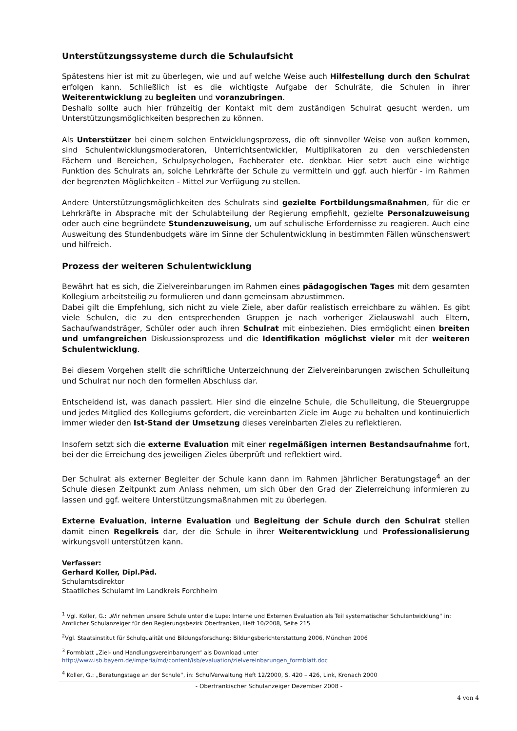Unterstützungssysteme durch die Schulaufsicht
Spätestens hier ist mit zu überlegen, wie und auf welche Weise auch Hilfestellung durch den Schulrat erfolgen kann. Schließlich ist es die wichtigste Aufgabe der Schulräte, die Schulen in ihrer Weiterentwicklung zu begleiten und voranzubringen.
Deshalb sollte auch hier frühzeitig der Kontakt mit dem zuständigen Schulrat gesucht werden, um Unterstützungsmöglichkeiten besprechen zu können.
Als Unterstützer bei einem solchen Entwicklungsprozess, die oft sinnvoller Weise von außen kommen, sind Schulentwicklungsmoderatoren, Unterrichtsentwickler, Multiplikatoren zu den verschiedensten Fächern und Bereichen, Schulpsychologen, Fachberater etc. denkbar. Hier setzt auch eine wichtige Funktion des Schulrats an, solche Lehrkräfte der Schule zu vermitteln und ggf. auch hierfür - im Rahmen der begrenzten Möglichkeiten - Mittel zur Verfügung zu stellen.
Andere Unterstützungsmöglichkeiten des Schulrats sind gezielte Fortbildungsmaßnahmen, für die er Lehrkräfte in Absprache mit der Schulabteilung der Regierung empfiehlt, gezielte Personalzuweisung oder auch eine begründete Stundenzuweisung, um auf schulische Erfordernisse zu reagieren. Auch eine Ausweitung des Stundenbudgets wäre im Sinne der Schulentwicklung in bestimmten Fällen wünschenswert und hilfreich.
Prozess der weiteren Schulentwicklung
Bewährt hat es sich, die Zielvereinbarungen im Rahmen eines pädagogischen Tages mit dem gesamten Kollegium arbeitsteilig zu formulieren und dann gemeinsam abzustimmen.
Dabei gilt die Empfehlung, sich nicht zu viele Ziele, aber dafür realistisch erreichbare zu wählen. Es gibt viele Schulen, die zu den entsprechenden Gruppen je nach vorheriger Zielauswahl auch Eltern, Sachaufwandsträger, Schüler oder auch ihren Schulrat mit einbeziehen. Dies ermöglicht einen breiten und umfangreichen Diskussionsprozess und die Identifikation möglichst vieler mit der weiteren Schulentwicklung.
Bei diesem Vorgehen stellt die schriftliche Unterzeichnung der Zielvereinbarungen zwischen Schulleitung und Schulrat nur noch den formellen Abschluss dar.
Entscheidend ist, was danach passiert. Hier sind die einzelne Schule, die Schulleitung, die Steuergruppe und jedes Mitglied des Kollegiums gefordert, die vereinbarten Ziele im Auge zu behalten und kontinuierlich immer wieder den Ist-Stand der Umsetzung dieses vereinbarten Zieles zu reflektieren.
Insofern setzt sich die externe Evaluation mit einer regelmäßigen internen Bestandsaufnahme fort, bei der die Erreichung des jeweiligen Zieles überprüft und reflektiert wird.
Der Schulrat als externer Begleiter der Schule kann dann im Rahmen jährlicher Beratungstage<sup>4</sup> an der Schule diesen Zeitpunkt zum Anlass nehmen, um sich über den Grad der Zielerreichung informieren zu lassen und ggf. weitere Unterstützungsmaßnahmen mit zu überlegen.
Externe Evaluation, interne Evaluation und Begleitung der Schule durch den Schulrat stellen damit einen Regelkreis dar, der die Schule in ihrer Weiterentwicklung und Professionalisierung wirkungsvoll unterstützen kann.
Verfasser:
Gerhard Koller, Dipl.Päd.
Schulamtsdirektor
Staatliches Schulamt im Landkreis Forchheim
<sup>1</sup> Vgl. Koller, G.: „Wir nehmen unsere Schule unter die Lupe: Interne und Externen Evaluation als Teil systematischer Schulentwicklung“ in: Amtlicher Schulanzeiger für den Regierungsbezirk Oberfranken, Heft 10/2008, Seite 215
<sup>2</sup> Vgl. Staatsinstitut für Schulqualität und Bildungsforschung: Bildungsberichterstattung 2006, München 2006
<sup>3</sup> Formblatt „Ziel- und Handlungsvereinbarungen“ als Download unter
http://www.isb.bayern.de/imperia/md/content/isb/evaluation/zielvereinbarungen_formblatt.doc
<sup>4</sup> Koller, G.: „Beratungstage an der Schule“, in: SchulVerwaltung Heft 12/2000, S. 420 – 426, Link, Kronach 2000
- Oberfränkischer Schulanzeiger Dezember 2008 -
4 von 4